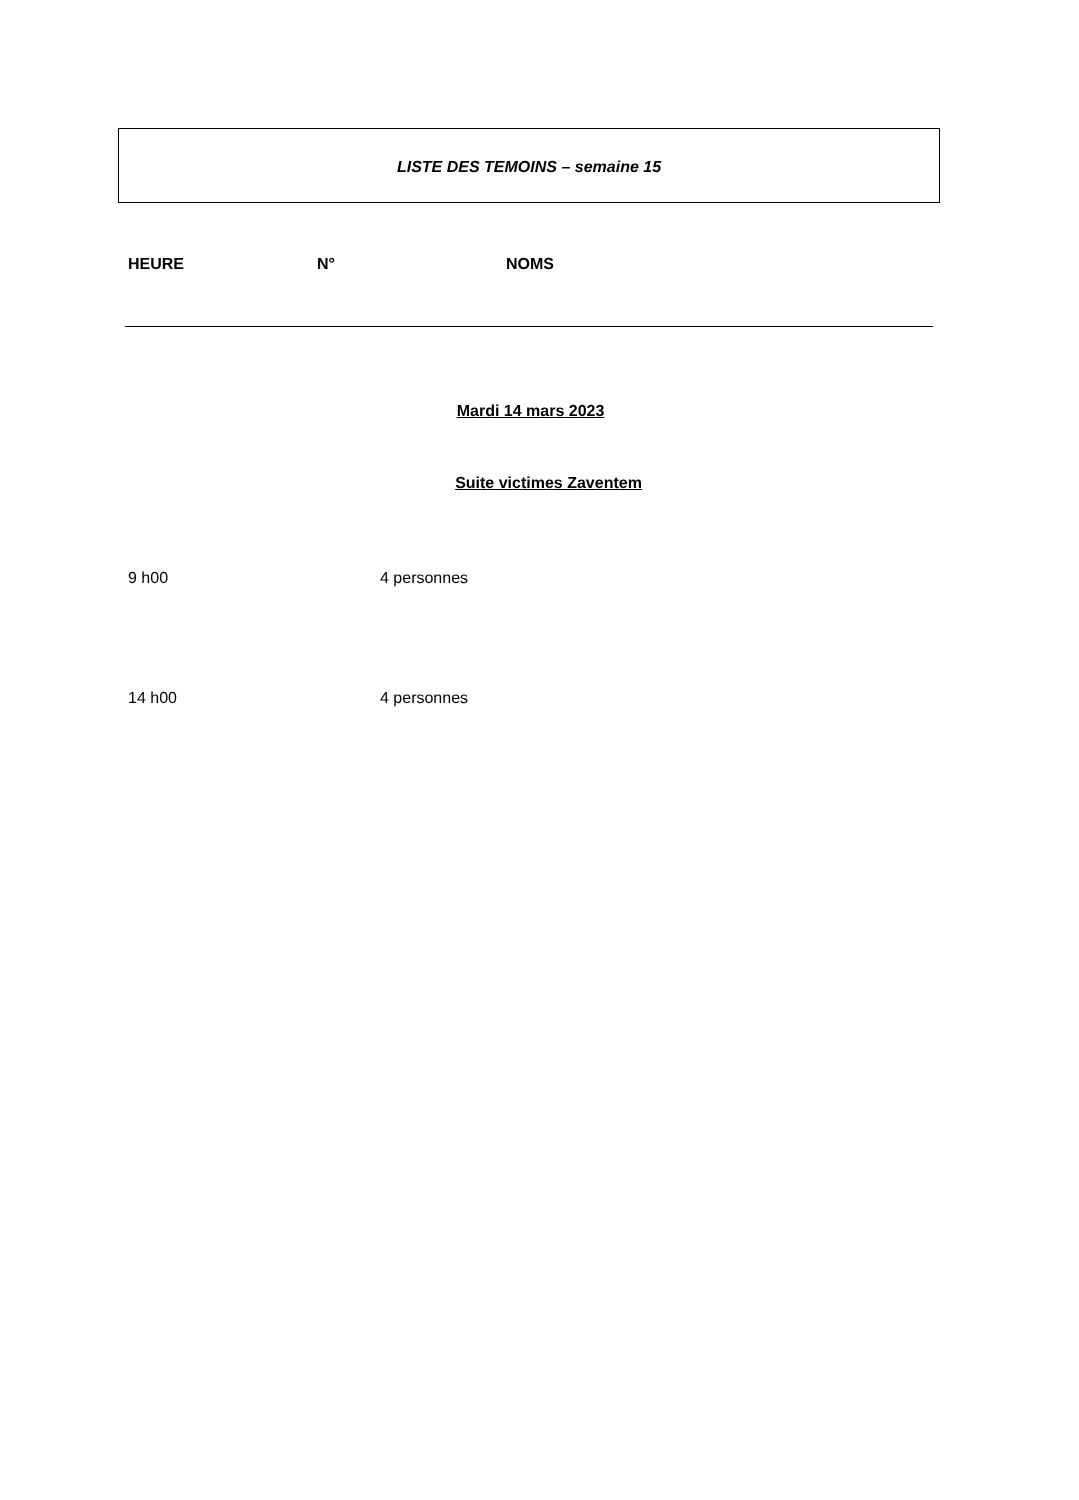LISTE DES TEMOINS – semaine 15
HEURE N° NOMS
Mardi 14 mars 2023
Suite victimes Zaventem
9 h00 4 personnes
14 h00 4 personnes